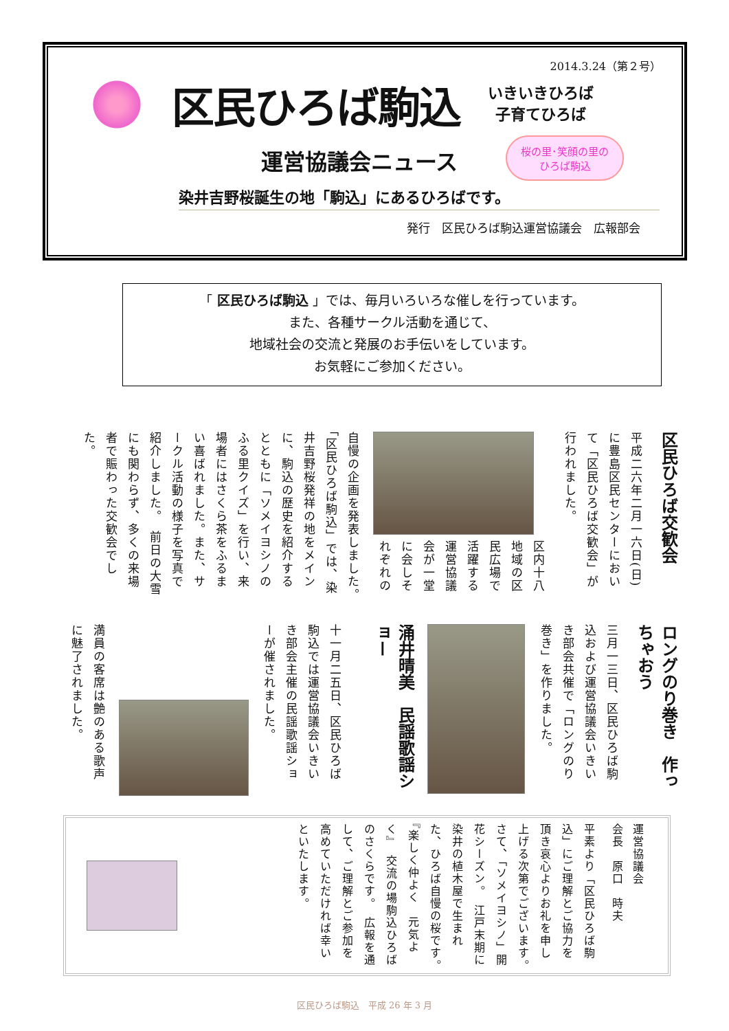2014.3.24（第２号）
区民ひろば駒込
いきいきひろば
子育てひろば
運営協議会ニュース 桜の里･笑顔の里の
ひろば駒込
染井吉野桜誕生の地「駒込」にあるひろばです。
発行　区民ひろば駒込運営協議会　広報部会
「 区民ひろば駒込 」では、毎月いろいろな催しを行っています。
また、各種サークル活動を通じて、
地域社会の交流と発展のお手伝いをしています。
お気軽にご参加ください。
区民ひろば交歓会
平成二六年二月一六日(日)に豊島区民センターにおいて「区民ひろば交歓会」が行われました。
区内十八地域の区民広場で活躍する運営協議会が一堂に会しそれぞれの
自慢の企画を発表しました。　「区民ひろば駒込」では、染井吉野桜発祥の地をメインに、駒込の歴史を紹介するとともに「ソメイヨシノのふる里クイズ」を行い、来場者にはさくら茶をふるまい喜ばれました。また、サークル活動の様子を写真で紹介しました。　前日の大雪にも関わらず、多くの来場者で賑わった交歓会でした。
ロングのり巻き　作っちゃおう
三月一三日、区民ひろば駒込および運営協議会いきいき部会共催で「ロングのり巻き」を作りました。
涌井晴美　民謡歌謡ショー
十一月二五日、区民ひろば駒込では運営協議会いきいき部会主催の民謡歌謡ショーが催されました。
満員の客席は艶のある歌声に魅了されました。
運営協議会
会長　原口　時夫
平素より「区民ひろば駒込」にご理解とご協力を頂き哀心よりお礼を申し上げる次第でございます。　さて、「ソメイヨシノ」開花シーズン。　江戸末期に染井の植木屋で生まれた、ひろば自慢の桜です。　『楽しく仲よく　元気よく』　交流の場駒込ひろばのさくらです。　広報を通して、ご理解とご参加を高めていただければ幸いといたします。
区民ひろば駒込　平成 26 年 3 月